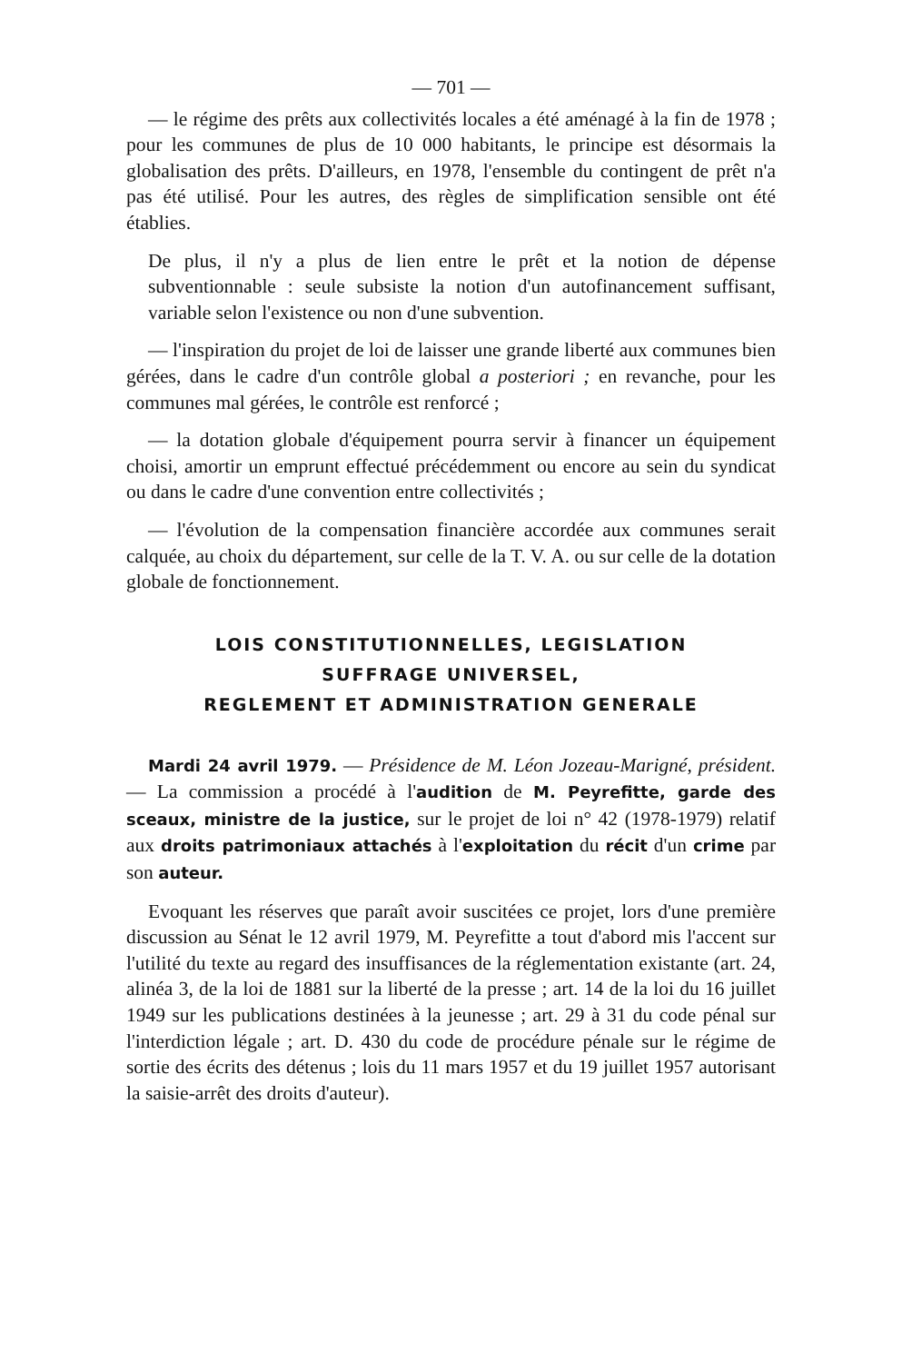— 701 —
— le régime des prêts aux collectivités locales a été aménagé à la fin de 1978 ; pour les communes de plus de 10 000 habitants, le principe est désormais la globalisation des prêts. D'ailleurs, en 1978, l'ensemble du contingent de prêt n'a pas été utilisé. Pour les autres, des règles de simplification sensible ont été établies.
De plus, il n'y a plus de lien entre le prêt et la notion de dépense subventionnable : seule subsiste la notion d'un autofinancement suffisant, variable selon l'existence ou non d'une subvention.
— l'inspiration du projet de loi de laisser une grande liberté aux communes bien gérées, dans le cadre d'un contrôle global a posteriori ; en revanche, pour les communes mal gérées, le contrôle est renforcé ;
— la dotation globale d'équipement pourra servir à financer un équipement choisi, amortir un emprunt effectué précédemment ou encore au sein du syndicat ou dans le cadre d'une convention entre collectivités ;
— l'évolution de la compensation financière accordée aux communes serait calquée, au choix du département, sur celle de la T. V. A. ou sur celle de la dotation globale de fonctionnement.
LOIS CONSTITUTIONNELLES, LEGISLATION
SUFFRAGE UNIVERSEL,
REGLEMENT ET ADMINISTRATION GENERALE
Mardi 24 avril 1979. — Présidence de M. Léon Jozeau-Marigné, président. — La commission a procédé à l'audition de M. Peyrefitte, garde des sceaux, ministre de la justice, sur le projet de loi n° 42 (1978-1979) relatif aux droits patrimoniaux attachés à l'exploitation du récit d'un crime par son auteur.
Evoquant les réserves que paraît avoir suscitées ce projet, lors d'une première discussion au Sénat le 12 avril 1979, M. Peyrefitte a tout d'abord mis l'accent sur l'utilité du texte au regard des insuffisances de la réglementation existante (art. 24, alinéa 3, de la loi de 1881 sur la liberté de la presse ; art. 14 de la loi du 16 juillet 1949 sur les publications destinées à la jeunesse ; art. 29 à 31 du code pénal sur l'interdiction légale ; art. D. 430 du code de procédure pénale sur le régime de sortie des écrits des détenus ; lois du 11 mars 1957 et du 19 juillet 1957 autorisant la saisie-arrêt des droits d'auteur).